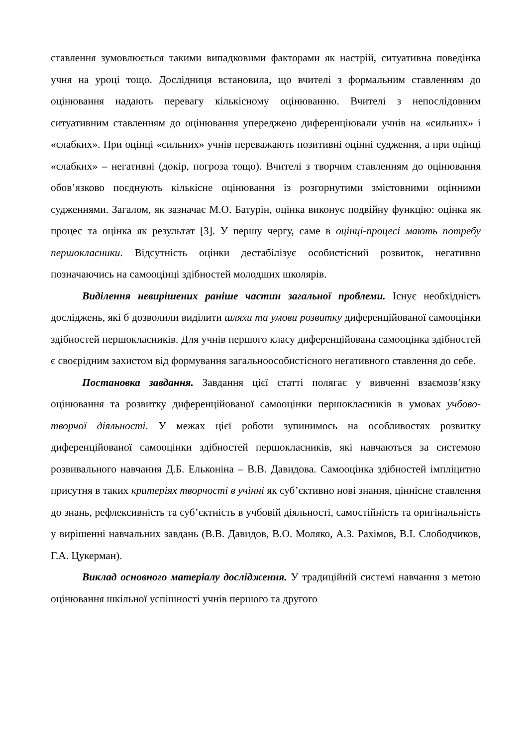ставлення зумовлюється такими випадковими факторами як настрій, ситуативна поведінка учня на уроці тощо. Дослідниця встановила, що вчителі з формальним ставленням до оцінювання надають перевагу кількісному оцінюванню. Вчителі з непослідовним ситуативним ставленням до оцінювання упереджено диференціювали учнів на «сильних» і «слабких». При оцінці «сильних» учнів переважають позитивні оцінні судження, а при оцінці «слабких» – негативні (докір, погроза тощо). Вчителі з творчим ставленням до оцінювання обов’язково поєднують кількісне оцінювання із розгорнутими змістовними оцінними судженнями. Загалом, як зазначає М.О. Батурін, оцінка виконує подвійну функцію: оцінка як процес та оцінка як результат [3]. У першу чергу, саме в оцінці-процесі мають потребу першокласники. Відсутність оцінки дестабілізує особистісний розвиток, негативно позначаючись на самооцінці здібностей молодших школярів.
Виділення невирішених раніше частин загальної проблеми. Існує необхідність досліджень, які б дозволили виділити шляхи та умови розвитку диференційованої самооцінки здібностей першокласників. Для учнів першого класу диференційована самооцінка здібностей є своєрідним захистом від формування загальноособистісного негативного ставлення до себе.
Постановка завдання. Завдання цієї статті полягає у вивченні взаємозв’язку оцінювання та розвитку диференційованої самооцінки першокласників в умовах учбово-творчої діяльності. У межах цієї роботи зупинимось на особливостях розвитку диференційованої самооцінки здібностей першокласників, які навчаються за системою розвивального навчання Д.Б. Ельконіна – В.В. Давидова. Самооцінка здібностей імпліцитно присутня в таких критеріях творчості в учінні як суб’єктивно нові знання, ціннісне ставлення до знань, рефлексивність та суб’єктність в учбовій діяльності, самостійність та оригінальність у вирішенні навчальних завдань (В.В. Давидов, В.О. Моляко, А.З. Рахімов, В.І. Слободчиков, Г.А. Цукерман).
Виклад основного матеріалу дослідження. У традиційній системі навчання з метою оцінювання шкільної успішності учнів першого та другого